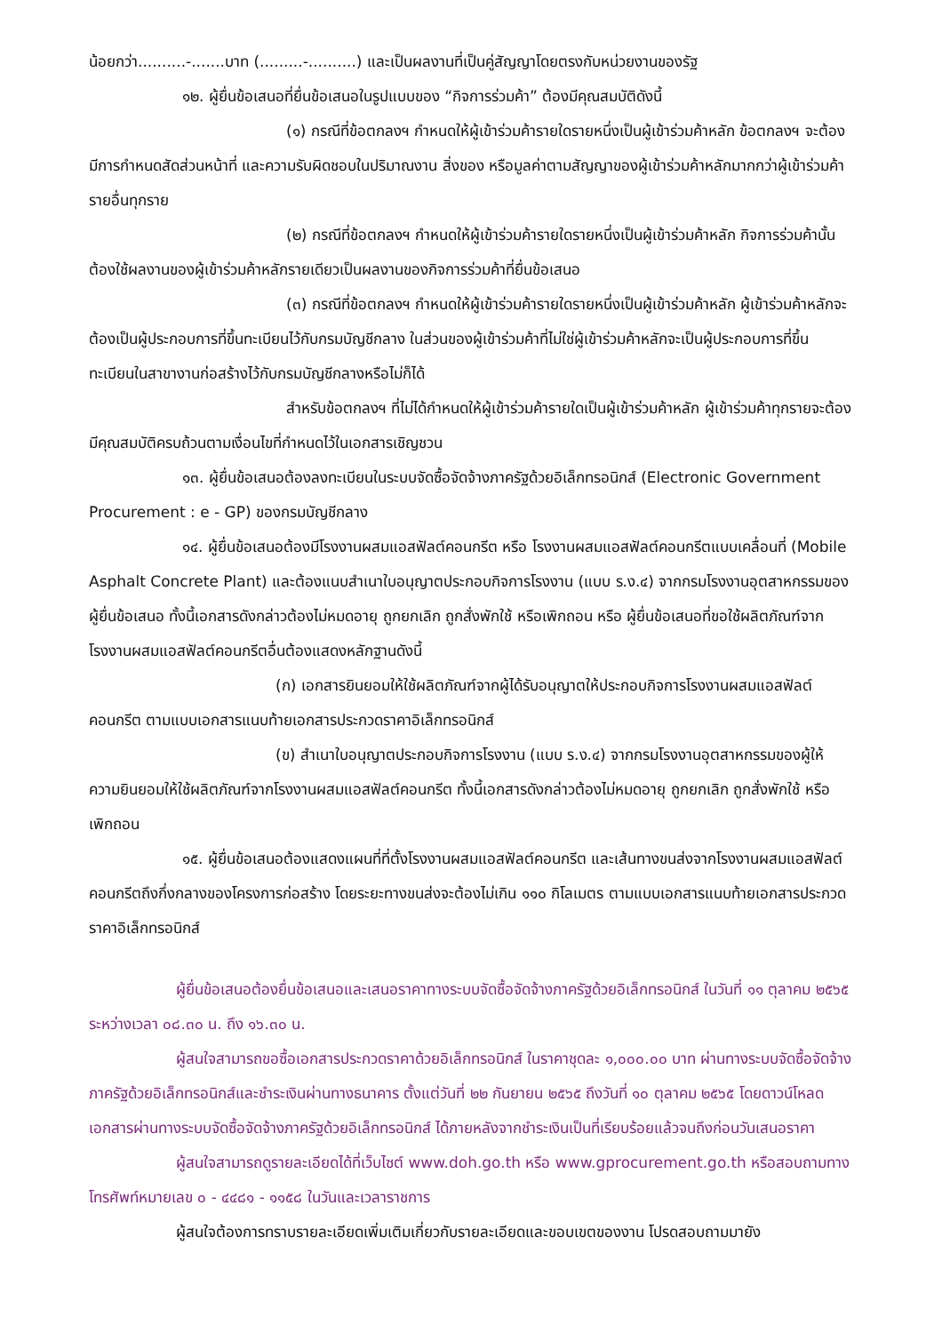น้อยกว่า..........-.......บาท (.........-..........) และเป็นผลงานที่เป็นคู่สัญญาโดยตรงกับหน่วยงานของรัฐ
๑๒. ผู้ยื่นข้อเสนอที่ยื่นข้อเสนอในรูปแบบของ “กิจการร่วมค้า” ต้องมีคุณสมบัติดังนี้
(๑) กรณีที่ข้อตกลงฯ กำหนดให้ผู้เข้าร่วมค้ารายใดรายหนึ่งเป็นผู้เข้าร่วมค้าหลัก ข้อตกลงฯ จะต้องมีการกำหนดสัดส่วนหน้าที่ และความรับผิดชอบในปริมาณงาน สิ่งของ หรือมูลค่าตามสัญญาของผู้เข้าร่วมค้าหลักมากกว่าผู้เข้าร่วมค้ารายอื่นทุกราย
(๒) กรณีที่ข้อตกลงฯ กำหนดให้ผู้เข้าร่วมค้ารายใดรายหนึ่งเป็นผู้เข้าร่วมค้าหลัก กิจการร่วมค้านั้นต้องใช้ผลงานของผู้เข้าร่วมค้าหลักรายเดียวเป็นผลงานของกิจการร่วมค้าที่ยื่นข้อเสนอ
(๓) กรณีที่ข้อตกลงฯ กำหนดให้ผู้เข้าร่วมค้ารายใดรายหนึ่งเป็นผู้เข้าร่วมค้าหลัก ผู้เข้าร่วมค้าหลักจะต้องเป็นผู้ประกอบการที่ขึ้นทะเบียนไว้กับกรมบัญชีกลาง ในส่วนของผู้เข้าร่วมค้าที่ไม่ใช่ผู้เข้าร่วมค้าหลักจะเป็นผู้ประกอบการที่ขึ้นทะเบียนในสาขางานก่อสร้างไว้กับกรมบัญชีกลางหรือไม่ก็ได้
สำหรับข้อตกลงฯ ที่ไม่ได้กำหนดให้ผู้เข้าร่วมค้ารายใดเป็นผู้เข้าร่วมค้าหลัก ผู้เข้าร่วมค้าทุกรายจะต้องมีคุณสมบัติครบถ้วนตามเงื่อนไขที่กำหนดไว้ในเอกสารเชิญชวน
๑๓. ผู้ยื่นข้อเสนอต้องลงทะเบียนในระบบจัดซื้อจัดจ้างภาครัฐด้วยอิเล็กทรอนิกส์ (Electronic Government Procurement : e - GP) ของกรมบัญชีกลาง
๑๔. ผู้ยื่นข้อเสนอต้องมีโรงงานผสมแอสฟัลต์คอนกรีต หรือ โรงงานผสมแอสฟัลต์คอนกรีตแบบเคลื่อนที่ (Mobile Asphalt Concrete Plant) และต้องแนบสำเนาใบอนุญาตประกอบกิจการโรงงาน (แบบ ร.ง.๔) จากกรมโรงงานอุตสาหกรรมของผู้ยื่นข้อเสนอ ทั้งนี้เอกสารดังกล่าวต้องไม่หมดอายุ ถูกยกเลิก ถูกสั่งพักใช้ หรือเพิกถอน หรือ ผู้ยื่นข้อเสนอที่ขอใช้ผลิตภัณฑ์จากโรงงานผสมแอสฟัลต์คอนกรีตอื่นต้องแสดงหลักฐานดังนี้
(ก) เอกสารยินยอมให้ใช้ผลิตภัณฑ์จากผู้ได้รับอนุญาตให้ประกอบกิจการโรงงานผสมแอสฟัลต์คอนกรีต ตามแบบเอกสารแนบท้ายเอกสารประกวดราคาอิเล็กทรอนิกส์
(ข) สำเนาใบอนุญาตประกอบกิจการโรงงาน (แบบ ร.ง.๔) จากกรมโรงงานอุตสาหกรรมของผู้ให้ความยินยอมให้ใช้ผลิตภัณฑ์จากโรงงานผสมแอสฟัลต์คอนกรีต ทั้งนี้เอกสารดังกล่าวต้องไม่หมดอายุ ถูกยกเลิก ถูกสั่งพักใช้ หรือเพิกถอน
๑๕. ผู้ยื่นข้อเสนอต้องแสดงแผนที่ที่ตั้งโรงงานผสมแอสฟัลต์คอนกรีต และเส้นทางขนส่งจากโรงงานผสมแอสฟัลต์คอนกรีตถึงกึ่งกลางของโครงการก่อสร้าง โดยระยะทางขนส่งจะต้องไม่เกิน ๑๑๐ กิโลเมตร ตามแบบเอกสารแนบท้ายเอกสารประกวดราคาอิเล็กทรอนิกส์
ผู้ยื่นข้อเสนอต้องยื่นข้อเสนอและเสนอราคาทางระบบจัดซื้อจัดจ้างภาครัฐด้วยอิเล็กทรอนิกส์ ในวันที่ ๑๑ ตุลาคม ๒๕๖๕ ระหว่างเวลา ๐๘.๓๐ น. ถึง ๑๖.๓๐ น.
ผู้สนใจสามารถขอซื้อเอกสารประกวดราคาด้วยอิเล็กทรอนิกส์ ในราคาชุดละ ๑,๐๐๐.๐๐ บาท ผ่านทางระบบจัดซื้อจัดจ้างภาครัฐด้วยอิเล็กทรอนิกส์และชำระเงินผ่านทางธนาคาร ตั้งแต่วันที่ ๒๒ กันยายน ๒๕๖๕ ถึงวันที่ ๑๐ ตุลาคม ๒๕๖๕ โดยดาวน์โหลดเอกสารผ่านทางระบบจัดซื้อจัดจ้างภาครัฐด้วยอิเล็กทรอนิกส์ ได้ภายหลังจากชำระเงินเป็นที่เรียบร้อยแล้วจนถึงก่อนวันเสนอราคา
ผู้สนใจสามารถดูรายละเอียดได้ที่เว็บไซต์ www.doh.go.th หรือ www.gprocurement.go.th หรือสอบถามทางโทรศัพท์หมายเลข ๐ - ๔๔๘๑ - ๑๑๕๘ ในวันและเวลาราชการ
ผู้สนใจต้องการทราบรายละเอียดเพิ่มเติมเกี่ยวกับรายละเอียดและขอบเขตของงาน โปรดสอบถามมายัง